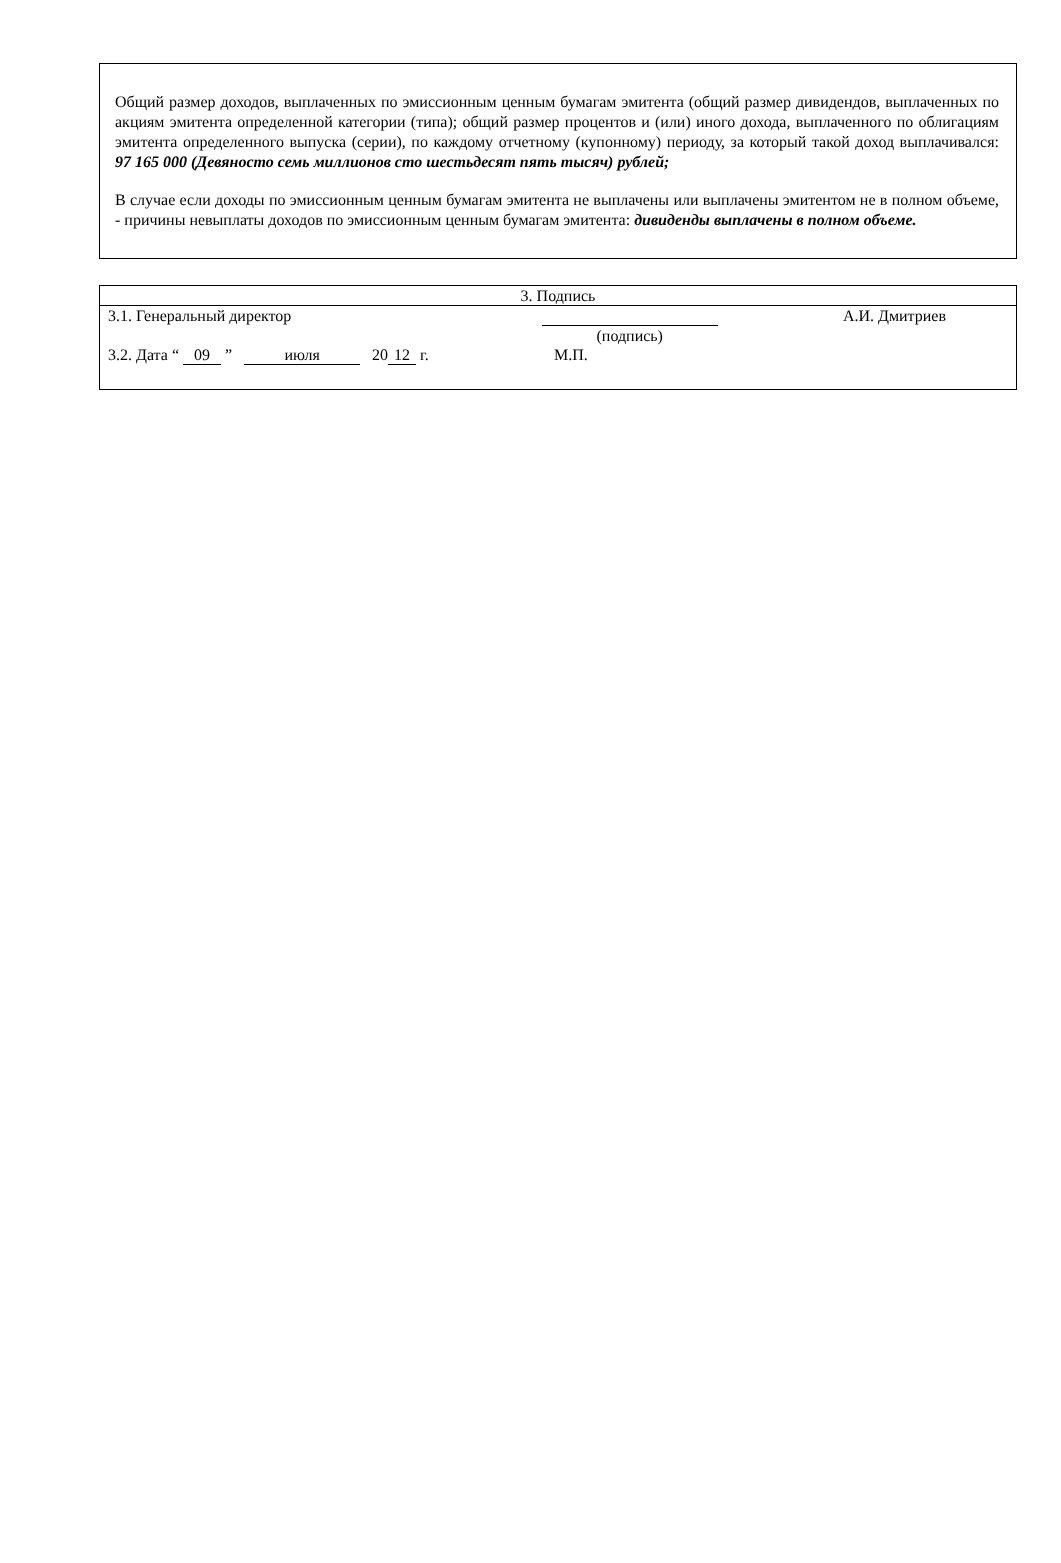Общий размер доходов, выплаченных по эмиссионным ценным бумагам эмитента (общий размер дивидендов, выплаченных по акциям эмитента определенной категории (типа); общий размер процентов и (или) иного дохода, выплаченного по облигациям эмитента определенного выпуска (серии), по каждому отчетному (купонному) периоду, за который такой доход выплачивался: 97 165 000 (Девяносто семь миллионов сто шестьдесят пять тысяч) рублей;
В случае если доходы по эмиссионным ценным бумагам эмитента не выплачены или выплачены эмитентом не в полном объеме, - причины невыплаты доходов по эмиссионным ценным бумагам эмитента: дивиденды выплачены в полном объеме.
| 3. Подпись | | |
| 3.1. Генеральный директор | (подпись) | А.И. Дмитриев |
| 3.2. Дата “ 09 ” июля 20 12 г. | М.П. | |